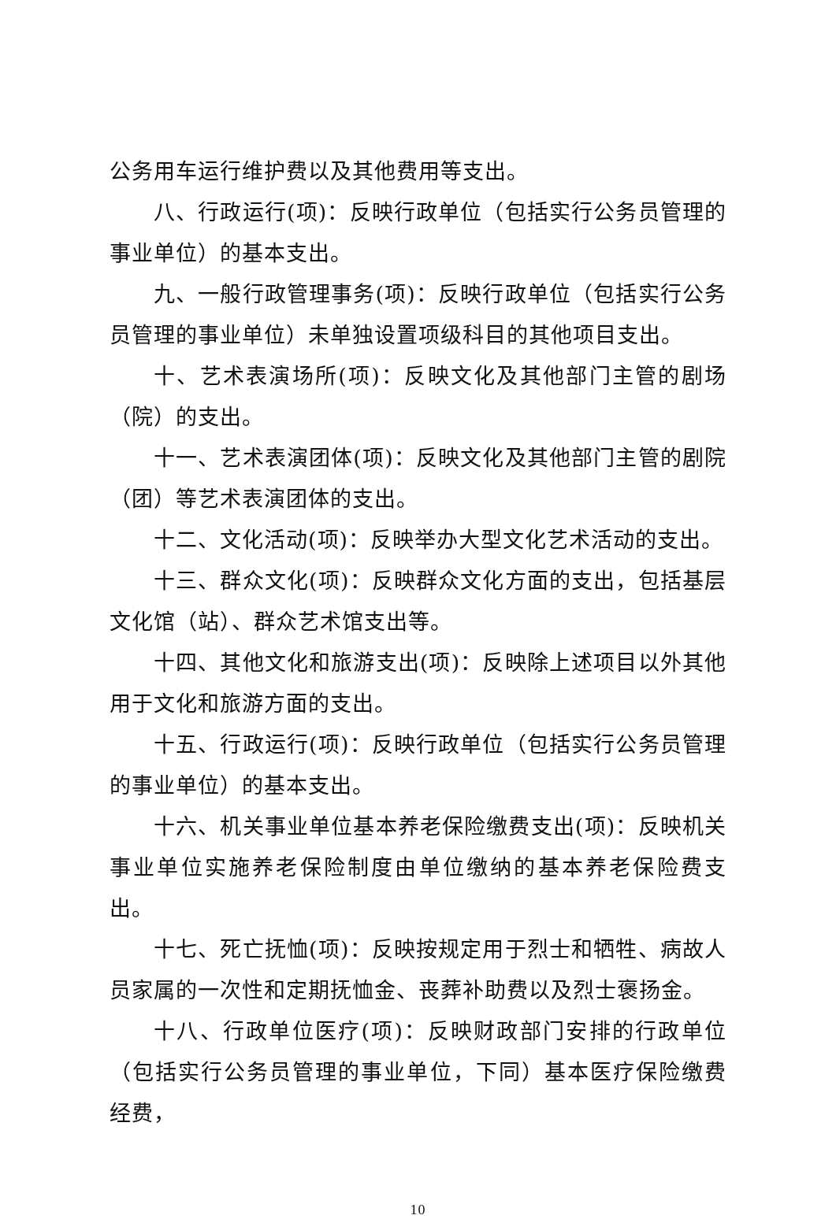公务用车运行维护费以及其他费用等支出。
八、行政运行(项)：反映行政单位（包括实行公务员管理的事业单位）的基本支出。
九、一般行政管理事务(项)：反映行政单位（包括实行公务员管理的事业单位）未单独设置项级科目的其他项目支出。
十、艺术表演场所(项)：反映文化及其他部门主管的剧场（院）的支出。
十一、艺术表演团体(项)：反映文化及其他部门主管的剧院（团）等艺术表演团体的支出。
十二、文化活动(项)：反映举办大型文化艺术活动的支出。
十三、群众文化(项)：反映群众文化方面的支出，包括基层文化馆（站）、群众艺术馆支出等。
十四、其他文化和旅游支出(项)：反映除上述项目以外其他用于文化和旅游方面的支出。
十五、行政运行(项)：反映行政单位（包括实行公务员管理的事业单位）的基本支出。
十六、机关事业单位基本养老保险缴费支出(项)：反映机关事业单位实施养老保险制度由单位缴纳的基本养老保险费支出。
十七、死亡抚恤(项)：反映按规定用于烈士和牺牲、病故人员家属的一次性和定期抚恤金、丧葬补助费以及烈士褒扬金。
十八、行政单位医疗(项)：反映财政部门安排的行政单位（包括实行公务员管理的事业单位，下同）基本医疗保险缴费经费，
10